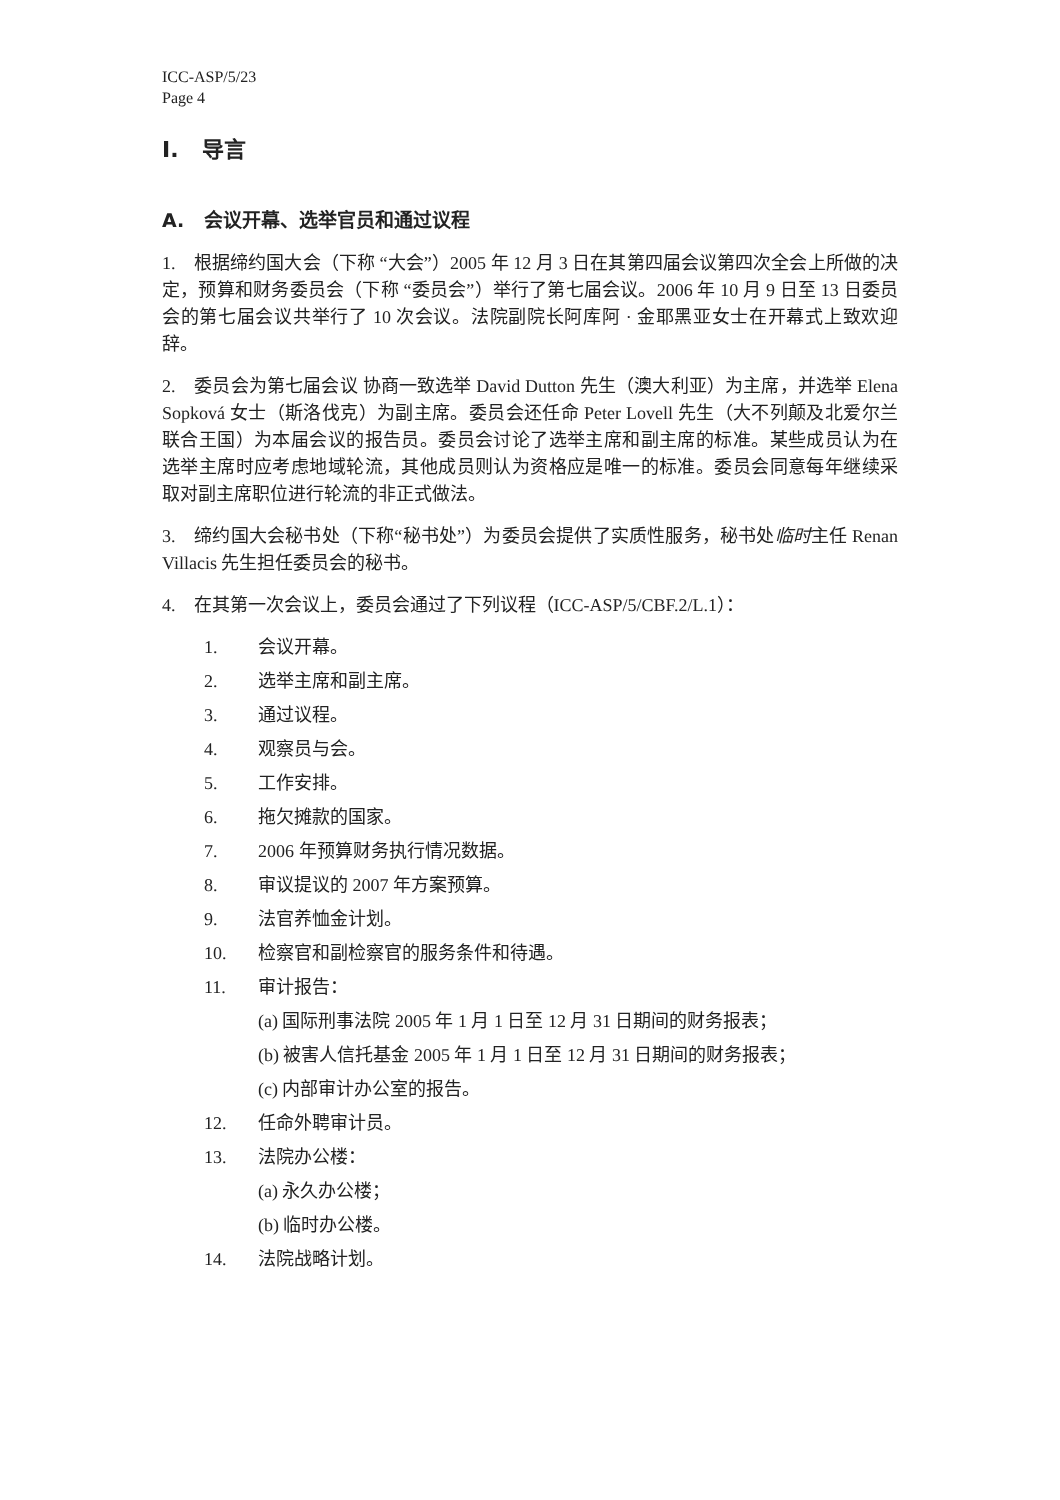ICC-ASP/5/23
Page 4
I. 导言
A. 会议开幕、选举官员和通过议程
1. 根据缔约国大会（下称 “大会”）2005 年 12 月 3 日在其第四届会议第四次全会上所做的决定，预算和财务委员会（下称 “委员会”）举行了第七届会议。2006 年 10 月 9 日至 13 日委员会的第七届会议共举行了 10 次会议。法院副院长阿库阿 · 金耶黑亚女士在开幕式上致欢迎辞。
2. 委员会为第七届会议 协商一致选举 David Dutton 先生（澳大利亚）为主席，并选举 Elena Sopková 女士（斯洛伐克）为副主席。委员会还任命 Peter Lovell 先生（大不列颠及北爱尔兰联合王国）为本届会议的报告员。委员会讨论了选举主席和副主席的标准。某些成员认为在选举主席时应考虑地域轮流，其他成员则认为资格应是唯一的标准。委员会同意每年继续采取对副主席职位进行轮流的非正式做法。
3. 缔约国大会秘书处（下称“秘书处”）为委员会提供了实质性服务，秘书处临时主任 Renan Villacis 先生担任委员会的秘书。
4. 在其第一次会议上，委员会通过了下列议程（ICC-ASP/5/CBF.2/L.1）：
1. 会议开幕。
2. 选举主席和副主席。
3. 通过议程。
4. 观察员与会。
5. 工作安排。
6. 拖欠摊款的国家。
7. 2006 年预算财务执行情况数据。
8. 审议提议的 2007 年方案预算。
9. 法官养恤金计划。
10. 检察官和副检察官的服务条件和待遇。
11. 审计报告：
(a) 国际刑事法院 2005 年 1 月 1 日至 12 月 31 日期间的财务报表；
(b) 被害人信托基金 2005 年 1 月 1 日至 12 月 31 日期间的财务报表；
(c) 内部审计办公室的报告。
12. 任命外聘审计员。
13. 法院办公楼：
(a) 永久办公楼；
(b) 临时办公楼。
14. 法院战略计划。